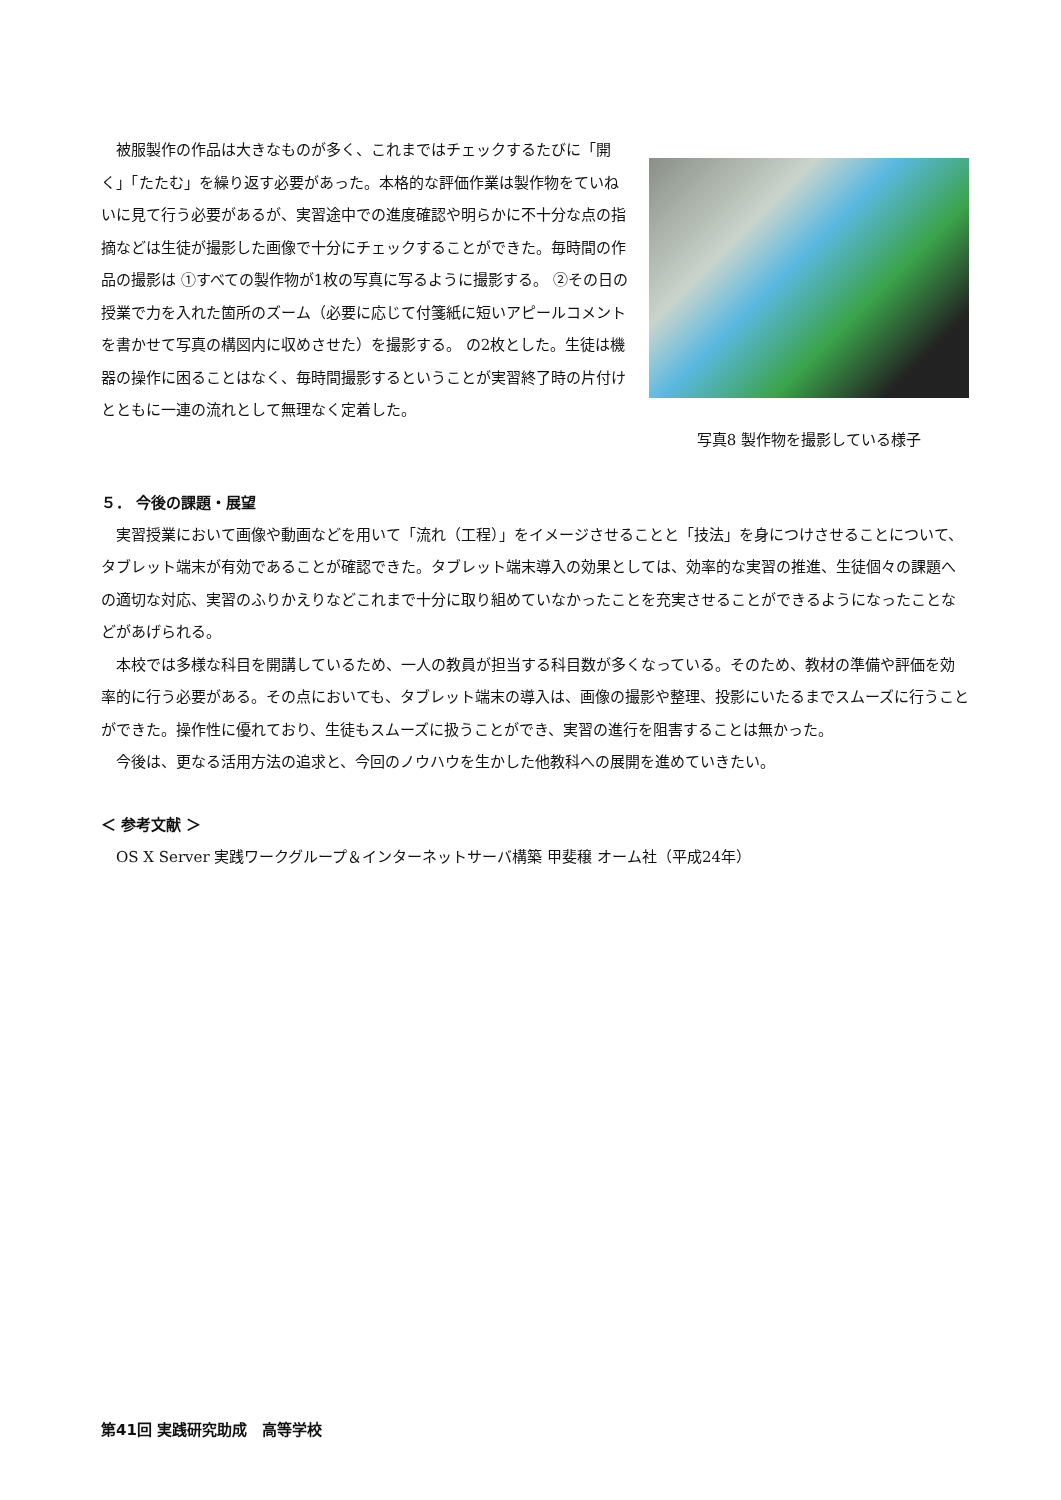被服製作の作品は大きなものが多く、これまではチェックするたびに「開く」「たたむ」を繰り返す必要があった。本格的な評価作業は製作物をていねいに見て行う必要があるが、実習途中での進度確認や明らかに不十分な点の指摘などは生徒が撮影した画像で十分にチェックすることができた。毎時間の作品の撮影は ①すべての製作物が1枚の写真に写るように撮影する。 ②その日の授業で力を入れた箇所のズーム（必要に応じて付箋紙に短いアピールコメントを書かせて写真の構図内に収めさせた）を撮影する。 の2枚とした。生徒は機器の操作に困ることはなく、毎時間撮影するということが実習終了時の片付けとともに一連の流れとして無理なく定着した。
写真8 製作物を撮影している様子
５． 今後の課題・展望
実習授業において画像や動画などを用いて「流れ（工程）」をイメージさせることと「技法」を身につけさせることについて、タブレット端末が有効であることが確認できた。タブレット端末導入の効果としては、効率的な実習の推進、生徒個々の課題への適切な対応、実習のふりかえりなどこれまで十分に取り組めていなかったことを充実させることができるようになったことなどがあげられる。
本校では多様な科目を開講しているため、一人の教員が担当する科目数が多くなっている。そのため、教材の準備や評価を効率的に行う必要がある。その点においても、タブレット端末の導入は、画像の撮影や整理、投影にいたるまでスムーズに行うことができた。操作性に優れており、生徒もスムーズに扱うことができ、実習の進行を阻害することは無かった。
今後は、更なる活用方法の追求と、今回のノウハウを生かした他教科への展開を進めていきたい。
＜ 参考文献 ＞
OS X Server 実践ワークグループ＆インターネットサーバ構築 甲斐穣 オーム社（平成24年）
第41回 実践研究助成　高等学校